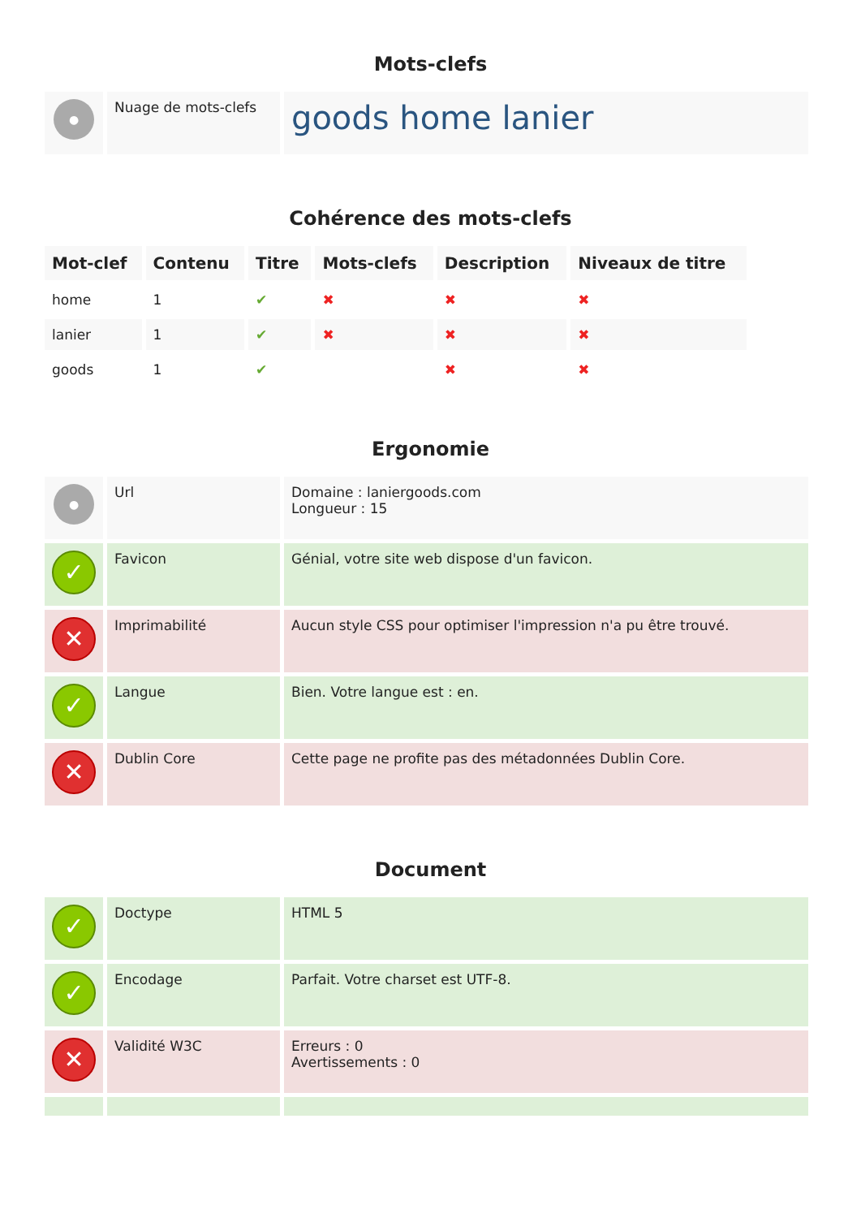Mots-clefs
| ● | Nuage de mots-clefs | goods home lanier |
Cohérence des mots-clefs
| Mot-clef | Contenu | Titre | Mots-clefs | Description | Niveaux de titre |
| --- | --- | --- | --- | --- | --- |
| home | 1 | ✔ | ✖ | ✖ | ✖ |
| lanier | 1 | ✔ | ✖ | ✖ | ✖ |
| goods | 1 | ✔ | | ✖ | ✖ |
Ergonomie
| ● | Url | Domaine : laniergoods.com Longueur : 15 |
| ✓ | Favicon | Génial, votre site web dispose d'un favicon. |
| ✕ | Imprimabilité | Aucun style CSS pour optimiser l'impression n'a pu être trouvé. |
| ✓ | Langue | Bien. Votre langue est : en. |
| ✕ | Dublin Core | Cette page ne profite pas des métadonnées Dublin Core. |
Document
| ✓ | Doctype | HTML 5 |
| ✓ | Encodage | Parfait. Votre charset est UTF-8. |
| ✕ | Validité W3C | Erreurs : 0 Avertissements : 0 |